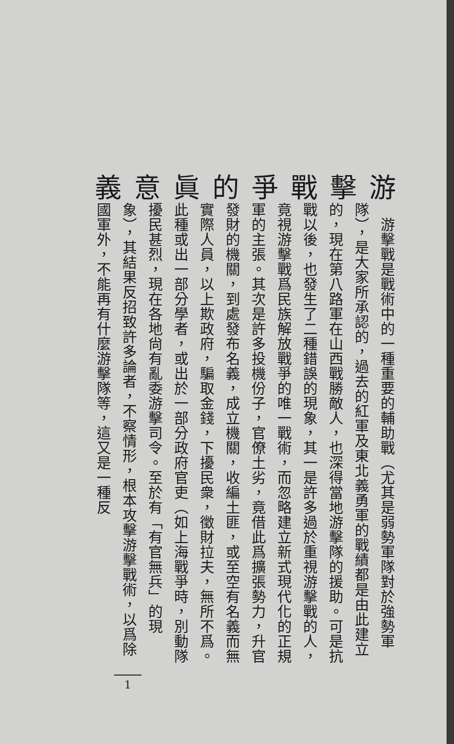游擊戰爭的眞意義
　游擊戰是戰術中的一種重要的輔助戰（尤其是弱勢軍隊對於強勢軍隊），是大家所承認的，過去的紅軍及東北義勇軍的戰績都是由此建立的，現在第八路軍在山西戰勝敵人，也深得當地游擊隊的援助。可是抗戰以後，也發生了二種錯誤的現象，其一是許多過於重視游擊戰的人，竟視游擊戰爲民族解放戰爭的唯一戰術，而忽略建立新式現代化的正規軍的主張。其次是許多投機份子，官僚土劣，竟借此爲擴張勢力，升官發財的機關，到處發布名義，成立機關，收編土匪，或至空有名義而無實際人員，以上欺政府，騙取金錢，下擾民衆，徵財拉夫，無所不爲。此種或出一部分學者，或出於一部分政府官吏（如上海戰爭時，別動隊擾民甚烈，現在各地尙有亂委游擊司令。至於有「有官無兵」的現象），其結果反招致許多論者，不察情形，根本攻擊游擊戰術，以爲除國軍外，不能再有什麼游擊隊等，這又是一種反
1